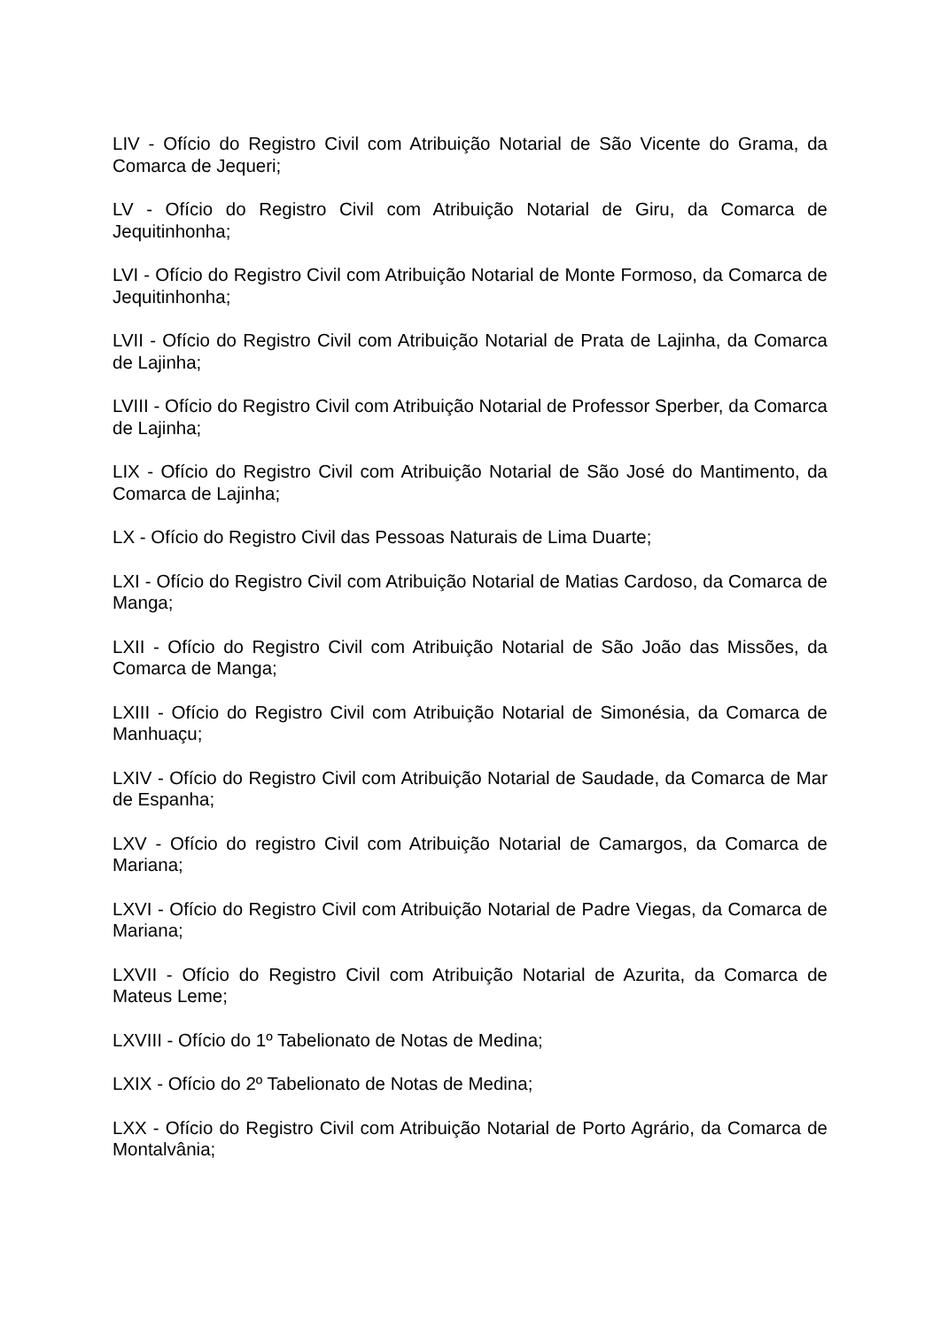LIV - Ofício do Registro Civil com Atribuição Notarial de São Vicente do Grama, da Comarca de Jequeri;
LV - Ofício do Registro Civil com Atribuição Notarial de Giru, da Comarca de Jequitinhonha;
LVI - Ofício do Registro Civil com Atribuição Notarial de Monte Formoso, da Comarca de Jequitinhonha;
LVII - Ofício do Registro Civil com Atribuição Notarial de Prata de Lajinha, da Comarca de Lajinha;
LVIII - Ofício do Registro Civil com Atribuição Notarial de Professor Sperber, da Comarca de Lajinha;
LIX - Ofício do Registro Civil com Atribuição Notarial de São José do Mantimento, da Comarca de Lajinha;
LX - Ofício do Registro Civil das Pessoas Naturais de Lima Duarte;
LXI - Ofício do Registro Civil com Atribuição Notarial de Matias Cardoso, da Comarca de Manga;
LXII - Ofício do Registro Civil com Atribuição Notarial de São João das Missões, da Comarca de Manga;
LXIII - Ofício do Registro Civil com Atribuição Notarial de Simonésia, da Comarca de Manhuaçu;
LXIV - Ofício do Registro Civil com Atribuição Notarial de Saudade, da Comarca de Mar de Espanha;
LXV - Ofício do registro Civil com Atribuição Notarial de Camargos, da Comarca de Mariana;
LXVI - Ofício do Registro Civil com Atribuição Notarial de Padre Viegas, da Comarca de Mariana;
LXVII - Ofício do Registro Civil com Atribuição Notarial de Azurita, da Comarca de Mateus Leme;
LXVIII - Ofício do 1º Tabelionato de Notas de Medina;
LXIX - Ofício do 2º Tabelionato de Notas de Medina;
LXX - Ofício do Registro Civil com Atribuição Notarial de Porto Agrário, da Comarca de Montalvânia;